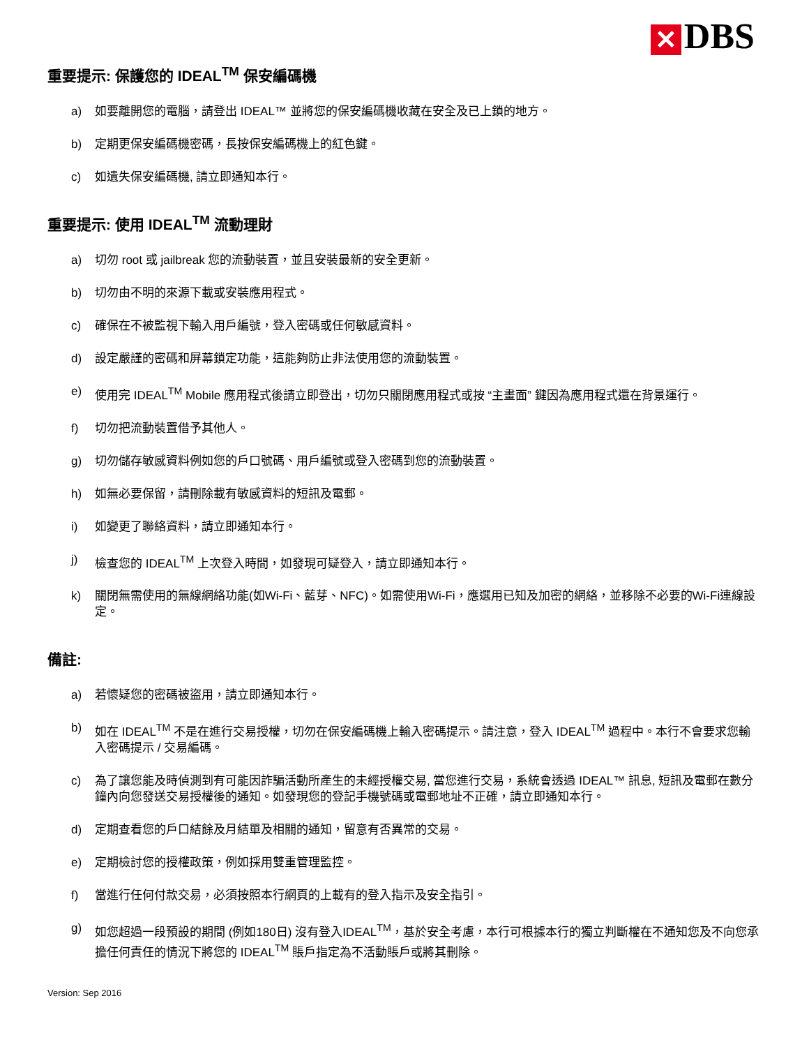✕ DBS
重要提示: 保護您的 IDEAL<sup>TM</sup> 保安編碼機
a) 如要離開您的電腦，請登出 IDEAL™ 並將您的保安編碼機收藏在安全及已上鎖的地方。
b) 定期更保安編碼機密碼，長按保安編碼機上的紅色鍵。
c) 如遺失保安編碼機, 請立即通知本行。
重要提示: 使用 IDEAL<sup>TM</sup> 流動理財
a) 切勿 root 或 jailbreak 您的流動裝置，並且安裝最新的安全更新。
b) 切勿由不明的來源下載或安裝應用程式。
c) 確保在不被監視下輸入用戶編號，登入密碼或任何敏感資料。
d) 設定嚴謹的密碼和屏幕鎖定功能，這能夠防止非法使用您的流動裝置。
e) 使用完 IDEAL<sup>TM</sup> Mobile 應用程式後請立即登出，切勿只關閉應用程式或按 “主畫面” 鍵因為應用程式還在背景運行。
f) 切勿把流動裝置借予其他人。
g) 切勿儲存敏感資料例如您的戶口號碼、用戶編號或登入密碼到您的流動裝置。
h) 如無必要保留，請刪除載有敏感資料的短訊及電郵。
i) 如變更了聯絡資料，請立即通知本行。
j) 檢查您的 IDEAL<sup>TM</sup> 上次登入時間，如發現可疑登入，請立即通知本行。
k) 關閉無需使用的無線網絡功能(如Wi-Fi、藍芽、NFC)。如需使用Wi-Fi，應選用已知及加密的網絡，並移除不必要的Wi-Fi連線設定。
備註:
a) 若懷疑您的密碼被盜用，請立即通知本行。
b) 如在 IDEAL<sup>TM</sup> 不是在進行交易授權，切勿在保安編碼機上輸入密碼提示。請注意，登入 IDEAL<sup>TM</sup> 過程中。本行不會要求您輸入密碼提示 / 交易編碼。
c) 為了讓您能及時偵測到有可能因詐騙活動所產生的未經授權交易, 當您進行交易，系統會透過 IDEAL™ 訊息, 短訊及電郵在數分鐘內向您發送交易授權後的通知。如發現您的登記手機號碼或電郵地址不正確，請立即通知本行。
d) 定期查看您的戶口結餘及月結單及相關的通知，留意有否異常的交易。
e) 定期檢討您的授權政策，例如採用雙重管理監控。
f) 當進行任何付款交易，必須按照本行網頁的上載有的登入指示及安全指引。
g) 如您超過一段預設的期間 (例如180日) 沒有登入IDEAL<sup>TM</sup>，基於安全考慮，本行可根據本行的獨立判斷權在不通知您及不向您承擔任何責任的情況下將您的 IDEAL<sup>TM</sup> 賬戶指定為不活動賬戶或將其刪除。
Version: Sep 2016